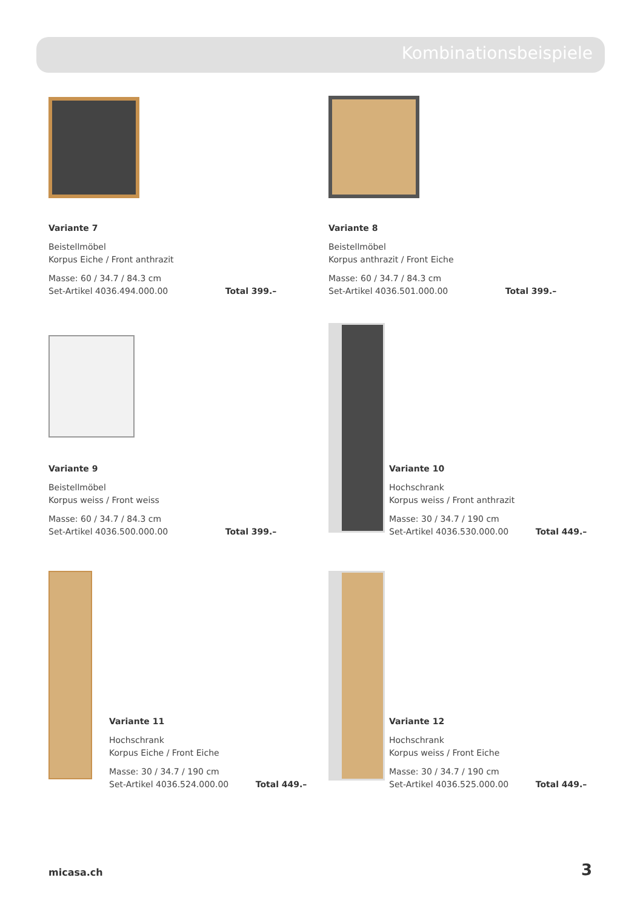Kombinationsbeispiele
Variante 7
Beistellmöbel
Korpus Eiche / Front anthrazit
Masse: 60 / 34.7 / 84.3 cm
Set-Artikel 4036.494.000.00 Total 399.–
Variante 8
Beistellmöbel
Korpus anthrazit / Front Eiche
Masse: 60 / 34.7 / 84.3 cm
Set-Artikel 4036.501.000.00 Total 399.–
Variante 9
Beistellmöbel
Korpus weiss / Front weiss
Masse: 60 / 34.7 / 84.3 cm
Set-Artikel 4036.500.000.00 Total 399.–
Variante 10
Hochschrank
Korpus weiss / Front anthrazit
Masse: 30 / 34.7 / 190 cm
Set-Artikel 4036.530.000.00 Total 449.–
Variante 11
Hochschrank
Korpus Eiche / Front Eiche
Masse: 30 / 34.7 / 190 cm
Set-Artikel 4036.524.000.00 Total 449.–
Variante 12
Hochschrank
Korpus weiss / Front Eiche
Masse: 30 / 34.7 / 190 cm
Set-Artikel 4036.525.000.00 Total 449.–
micasa.ch 3